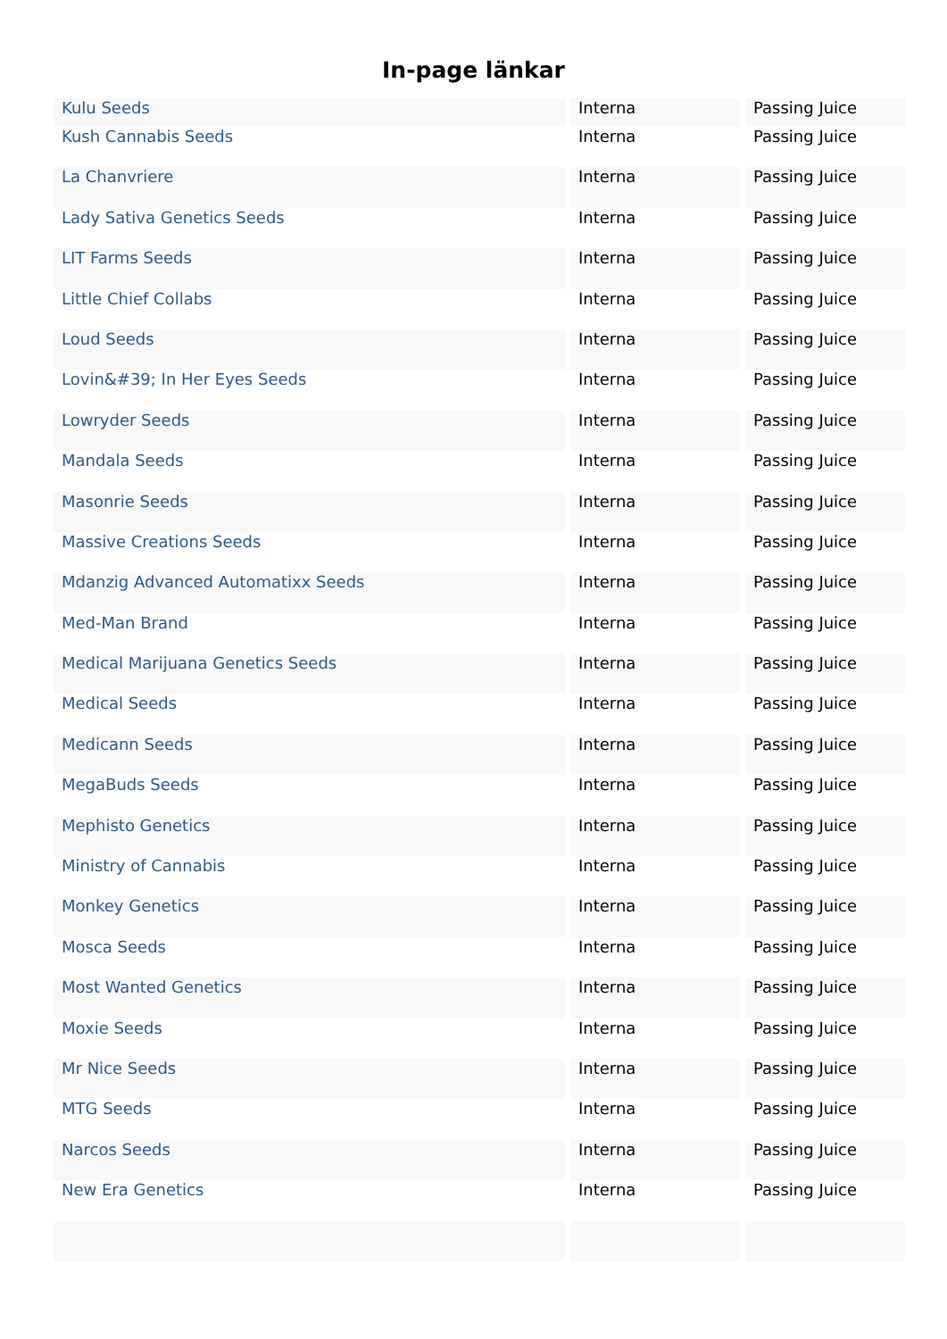In-page länkar
| Kulu Seeds | Interna | Passing Juice |
| Kush Cannabis Seeds | Interna | Passing Juice |
| La Chanvriere | Interna | Passing Juice |
| Lady Sativa Genetics Seeds | Interna | Passing Juice |
| LIT Farms Seeds | Interna | Passing Juice |
| Little Chief Collabs | Interna | Passing Juice |
| Loud Seeds | Interna | Passing Juice |
| Lovin&#39; In Her Eyes Seeds | Interna | Passing Juice |
| Lowryder Seeds | Interna | Passing Juice |
| Mandala Seeds | Interna | Passing Juice |
| Masonrie Seeds | Interna | Passing Juice |
| Massive Creations Seeds | Interna | Passing Juice |
| Mdanzig Advanced Automatixx Seeds | Interna | Passing Juice |
| Med-Man Brand | Interna | Passing Juice |
| Medical Marijuana Genetics Seeds | Interna | Passing Juice |
| Medical Seeds | Interna | Passing Juice |
| Medicann Seeds | Interna | Passing Juice |
| MegaBuds Seeds | Interna | Passing Juice |
| Mephisto Genetics | Interna | Passing Juice |
| Ministry of Cannabis | Interna | Passing Juice |
| Monkey Genetics | Interna | Passing Juice |
| Mosca Seeds | Interna | Passing Juice |
| Most Wanted Genetics | Interna | Passing Juice |
| Moxie Seeds | Interna | Passing Juice |
| Mr Nice Seeds | Interna | Passing Juice |
| MTG Seeds | Interna | Passing Juice |
| Narcos Seeds | Interna | Passing Juice |
| New Era Genetics | Interna | Passing Juice |